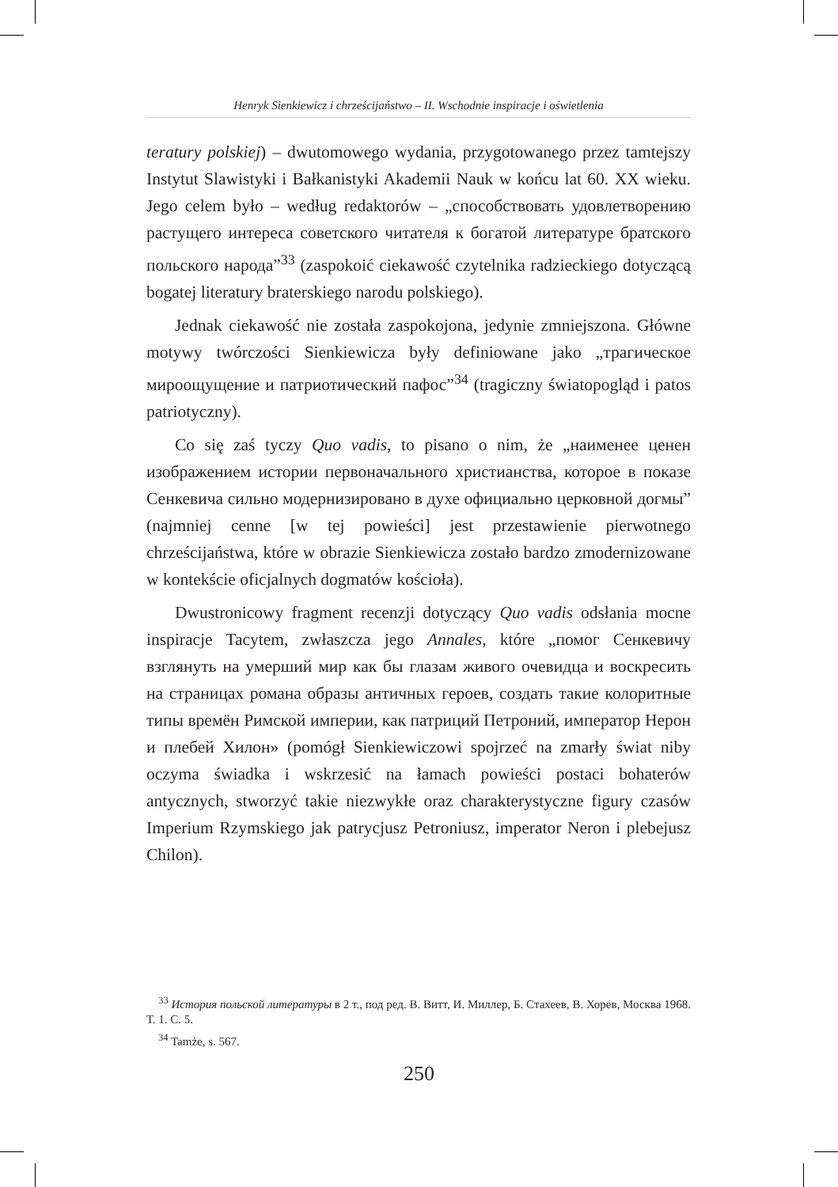Henryk Sienkiewicz i chrześcijaństwo – II. Wschodnie inspiracje i oświetlenia
teratury polskiej) – dwutomowego wydania, przygotowanego przez tamtejszy Instytut Slawistyki i Bałkanistyki Akademii Nauk w końcu lat 60. XX wieku. Jego celem było – według redaktorów – „способствовать удовлетворению растущего интереса советского читателя к богатой литературе братского польского народа”<sup>33</sup> (zaspokoić ciekawość czytelnika radzieckiego dotyczącą bogatej literatury braterskiego narodu polskiego).
Jednak ciekawość nie została zaspokojona, jedynie zmniejszona. Główne motywy twórczości Sienkiewicza były definiowane jako „трагическое мироощущение и патриотический пафос”<sup>34</sup> (tragiczny światopogląd i patos patriotyczny).
Co się zaś tyczy Quo vadis, to pisano o nim, że „наименее ценен изображением истории первоначального христианства, которое в показе Сенкевича сильно модернизировано в духе официально церковной догмы” (najmniej cenne [w tej powieści] jest przestawienie pierwotnego chrześcijaństwa, które w obrazie Sienkiewicza zostało bardzo zmodernizowane w kontekście oficjalnych dogmatów kościoła).
Dwustronicowy fragment recenzji dotyczący Quo vadis odsłania mocne inspiracje Tacytem, zwłaszcza jego Annales, które „помог Сенкевичу взглянуть на умерший мир как бы глазам живого очевидца и воскресить на страницах романа образы античных героев, создать такие колоритные типы времён Римской империи, как патриций Петроний, император Нерон и плебей Хилон» (pomógł Sienkiewiczowi spojrzeć na zmarły świat niby oczyma świadka i wskrzesić na łamach powieści postaci bohaterów antycznych, stworzyć takie niezwykłe oraz charakterystyczne figury czasów Imperium Rzymskiego jak patrycjusz Petroniusz, imperator Neron i plebejusz Chilon).
<sup>33</sup> История польской литературы в 2 т., под ред. В. Витт, И. Миллер, Б. Стахеев, В. Хорев, Москва 1968. Т. 1. С. 5.
<sup>34</sup> Tamże, s. 567.
250